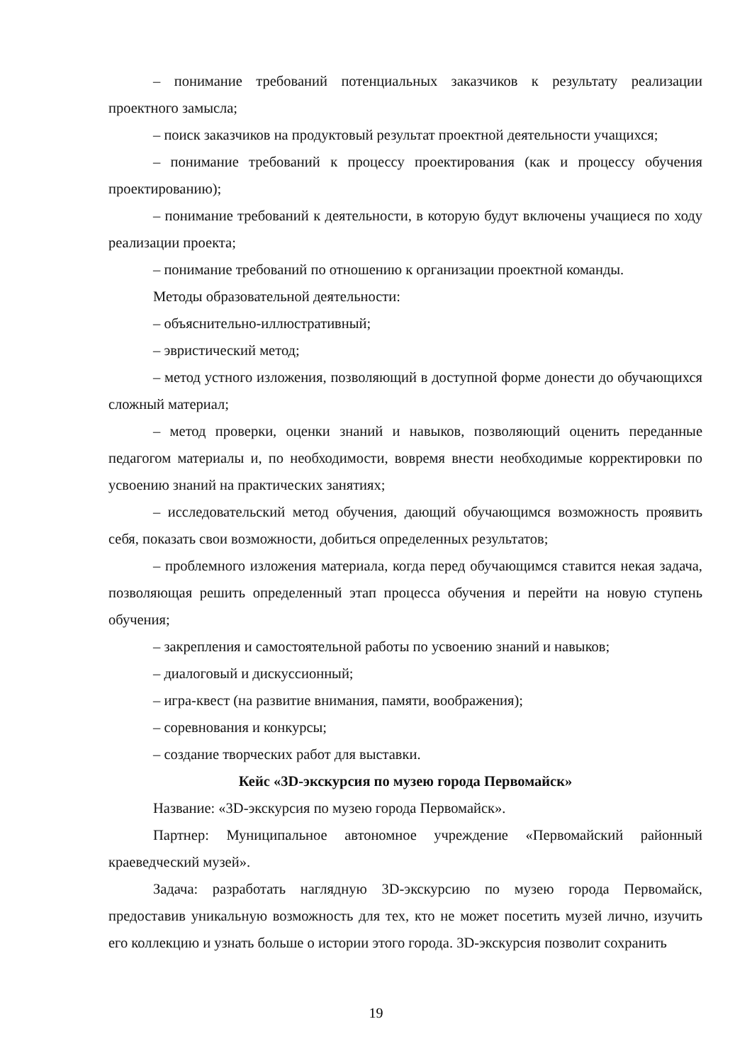– понимание требований потенциальных заказчиков к результату реализации проектного замысла;
– поиск заказчиков на продуктовый результат проектной деятельности учащихся;
– понимание требований к процессу проектирования (как и процессу обучения проектированию);
– понимание требований к деятельности, в которую будут включены учащиеся по ходу реализации проекта;
– понимание требований по отношению к организации проектной команды.
Методы образовательной деятельности:
– объяснительно-иллюстративный;
– эвристический метод;
– метод устного изложения, позволяющий в доступной форме донести до обучающихся сложный материал;
– метод проверки, оценки знаний и навыков, позволяющий оценить переданные педагогом материалы и, по необходимости, вовремя внести необходимые корректировки по усвоению знаний на практических занятиях;
– исследовательский метод обучения, дающий обучающимся возможность проявить себя, показать свои возможности, добиться определенных результатов;
– проблемного изложения материала, когда перед обучающимся ставится некая задача, позволяющая решить определенный этап процесса обучения и перейти на новую ступень обучения;
– закрепления и самостоятельной работы по усвоению знаний и навыков;
– диалоговый и дискуссионный;
– игра-квест (на развитие внимания, памяти, воображения);
– соревнования и конкурсы;
– создание творческих работ для выставки.
Кейс «3D-экскурсия по музею города Первомайск»
Название: «3D-экскурсия по музею города Первомайск».
Партнер: Муниципальное автономное учреждение «Первомайский районный краеведческий музей».
Задача: разработать наглядную 3D-экскурсию по музею города Первомайск, предоставив уникальную возможность для тех, кто не может посетить музей лично, изучить его коллекцию и узнать больше о истории этого города. 3D-экскурсия позволит сохранить
19